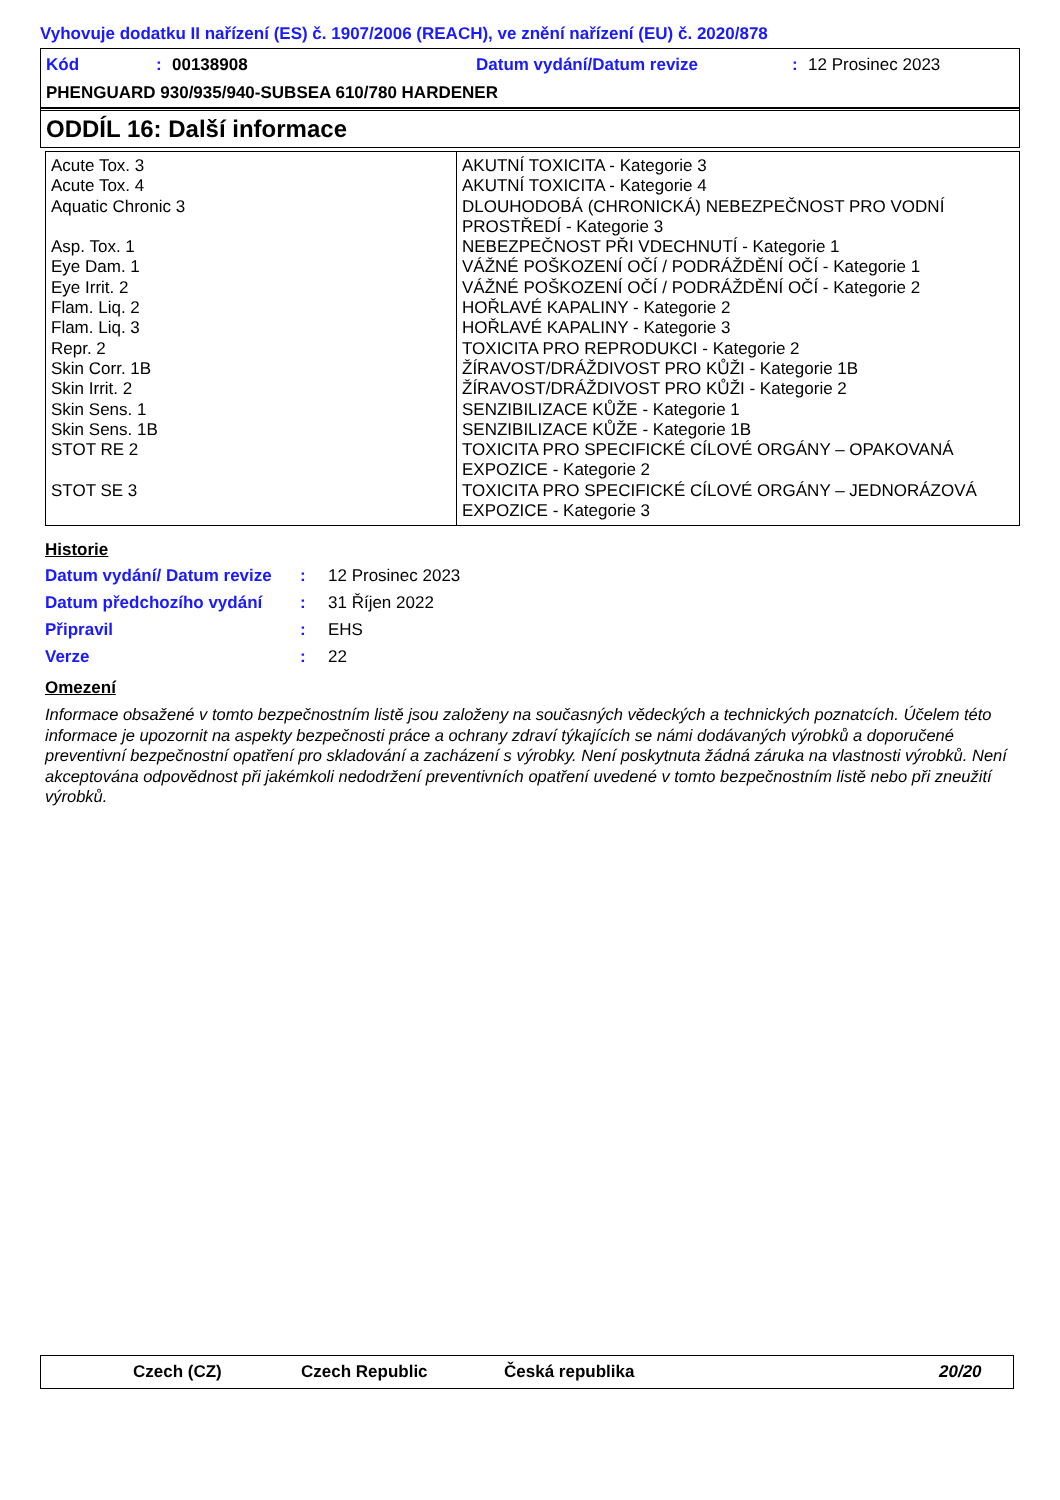Vyhovuje dodatku II nařízení (ES) č. 1907/2006 (REACH), ve znění nařízení (EU) č. 2020/878
Kód: 00138908 Datum vydání/Datum revize: 12 Prosinec 2023
PHENGUARD 930/935/940-SUBSEA 610/780 HARDENER
ODDÍL 16: Další informace
| Acute Tox. 3 Acute Tox. 4 Aquatic Chronic 3 Asp. Tox. 1 Eye Dam. 1 Eye Irrit. 2 Flam. Liq. 2 Flam. Liq. 3 Repr. 2 Skin Corr. 1B Skin Irrit. 2 Skin Sens. 1 Skin Sens. 1B STOT RE 2 STOT SE 3 | AKUTNÍ TOXICITA - Kategorie 3 AKUTNÍ TOXICITA - Kategorie 4 DLOUHODOBÁ (CHRONICKÁ) NEBEZPEČNOST PRO VODNÍ PROSTŘEDÍ - Kategorie 3 NEBEZPEČNOST PŘI VDECHNUTÍ - Kategorie 1 VÁŽNÉ POŠKOZENÍ OČÍ / PODRÁŽDĚNÍ OČÍ - Kategorie 1 VÁŽNÉ POŠKOZENÍ OČÍ / PODRÁŽDĚNÍ OČÍ - Kategorie 2 HOŘLAVÉ KAPALINY - Kategorie 2 HOŘLAVÉ KAPALINY - Kategorie 3 TOXICITA PRO REPRODUKCI - Kategorie 2 ŽÍRAVOST/DRÁŽDIVOST PRO KŮŽI - Kategorie 1B ŽÍRAVOST/DRÁŽDIVOST PRO KŮŽI - Kategorie 2 SENZIBILIZACE KŮŽE - Kategorie 1 SENZIBILIZACE KŮŽE - Kategorie 1B TOXICITA PRO SPECIFICKÉ CÍLOVÉ ORGÁNY – OPAKOVANÁ EXPOZICE - Kategorie 2 TOXICITA PRO SPECIFICKÉ CÍLOVÉ ORGÁNY – JEDNORÁZOVÁ EXPOZICE - Kategorie 3 |
Historie
Datum vydání/ Datum revize: 12 Prosinec 2023
Datum předchozího vydání: 31 Říjen 2022
Připravil: EHS
Verze: 22
Omezení
Informace obsažené v tomto bezpečnostním listě jsou založeny na současných vědeckých a technických poznatcích. Účelem této informace je upozornit na aspekty bezpečnosti práce a ochrany zdraví týkajících se námi dodávaných výrobků a doporučené preventivní bezpečnostní opatření pro skladování a zacházení s výrobky. Není poskytnuta žádná záruka na vlastnosti výrobků. Není akceptována odpovědnost při jakémkoli nedodržení preventivních opatření uvedené v tomto bezpečnostním listě nebo při zneužití výrobků.
Czech (CZ) Czech Republic Česká republika 20/20